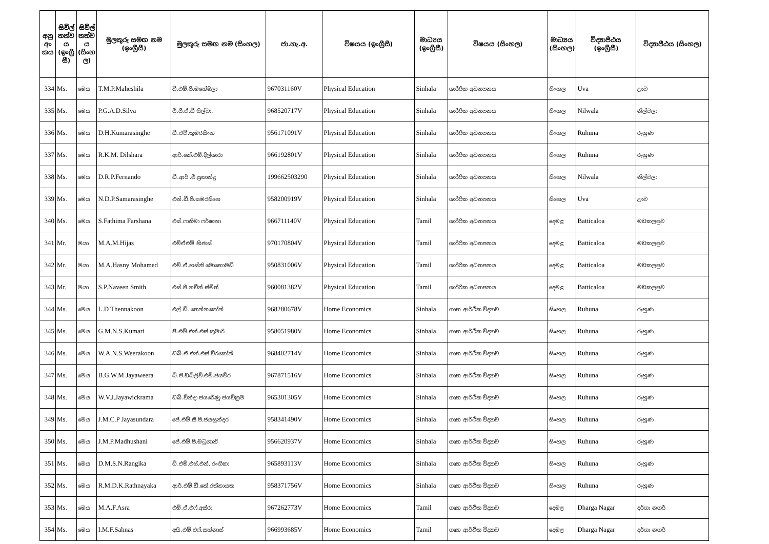| අනු අං කය | සිවිල් තත්ව ය (ඉංග්‍රී සී) | සිවිල් තත්ව ය (සිංහ ල) | මුලකුරු සමඟ නම (ඉංග්‍රීසී) | මුලකුරු සමඟ නම (සිංහල) | ජා.හැ.අ. | විෂයය (ඉංග්‍රීසී) | මාධ්‍යය (ඉංග්‍රීසී) | විෂයය (සිංහල) | මාධ්‍යය (සිංහල) | විද්‍යාපීඨය (ඉංග්‍රීසී) | විද්‍යාපීඨය (සිංහල) |
| --- | --- | --- | --- | --- | --- | --- | --- | --- | --- | --- | --- |
| 334 | Ms. | මෙය | T.M.P.Maheshila | ටී.එම්.පී.මහේෂිලා | 967031160V | Physical Education | Sinhala | ශාරීරික අධ්‍යාපනය | සිංහල | Uva | ඌව |
| 335 | Ms. | මෙය | P.G.A.D.Silva | පී.ජී.ඒ.ඩී සිල්වා. | 968520717V | Physical Education | Sinhala | ශාරීරික අධ්‍යාපනය | සිංහල | Nilwala | නිල්වලා |
| 336 | Ms. | මෙය | D.H.Kumarasinghe | ඩී.එච්.කුමරසිංහ | 956171091V | Physical Education | Sinhala | ශාරීරික අධ්‍යාපනය | සිංහල | Ruhuna | රුහුණ |
| 337 | Ms. | මෙය | R.K.M. Dilshara | ආර්.කේ.එම්.දිල්ශාරා | 966192801V | Physical Education | Sinhala | ශාරීරික අධ්‍යාපනය | සිංහල | Ruhuna | රුහුණ |
| 338 | Ms. | මෙය | D.R.P.Fernando | ඩී.ආර් .පී.ප්‍රනාන්දු | 199662503290 | Physical Education | Sinhala | ශාරීරික අධ්‍යාපනය | සිංහල | Nilwala | නිල්වලා |
| 339 | Ms. | මෙය | N.D.P.Samarasinghe | එන්.ඩී.පී.සමරසිංහ | 958200919V | Physical Education | Sinhala | ශාරීරික අධ්‍යාපනය | සිංහල | Uva | ඌව |
| 340 | Ms. | මෙය | S.Fathima Farshana | එස්.ෆාතිමා ෆර්ෂානා | 966711140V | Physical Education | Tamil | ශාරීරික අධ්‍යාපනය | දෙමළ | Batticaloa | මඩකලපුව |
| 341 | Mr. | මයා | M.A.M.Hijas | එම්ඒඑම් හිජාස් | 970170804V | Physical Education | Tamil | ශාරීරික අධ්‍යාපනය | දෙමළ | Batticaloa | මඩකලපුව |
| 342 | Mr. | මයා | M.A.Hasny Mohamed | එම්.ඒ.හස්නි මොහොමඩ් | 950831006V | Physical Education | Tamil | ශාරීරික අධ්‍යාපනය | දෙමළ | Batticaloa | මඩකලපුව |
| 343 | Mr. | මයා | S.P.Naveen Smith | එස්.පී.නවීන් ස්මිත් | 960081382V | Physical Education | Tamil | ශාරීරික අධ්‍යාපනය | දෙමළ | Batticaloa | මඩකලපුව |
| 344 | Ms. | මෙය | L.D Thennakoon | එල්.ඩී. තෙන්නකෝන් | 968280678V | Home Economics | Sinhala | ගෘහ ආර්ථික විද්‍යාව | සිංහල | Ruhuna | රුහුණ |
| 345 | Ms. | මෙය | G.M.N.S.Kumari | ජී.එම්.එන්.එස්.කුමාරි | 958051980V | Home Economics | Sinhala | ගෘහ ආර්ථික විද්‍යාව | සිංහල | Ruhuna | රුහුණ |
| 346 | Ms. | මෙය | W.A.N.S.Weerakoon | ඩබ්.ඒ.එන්.එස්.වීරකෝන් | 968402714V | Home Economics | Sinhala | ගෘහ ආර්ථික විද්‍යාව | සිංහල | Ruhuna | රුහුණ |
| 347 | Ms. | මෙය | B.G.W.M Jayaweera | බී.ජී.ඩබ්ලිව්.එම්.ජයවීර | 967871516V | Home Economics | Sinhala | ගෘහ ආර්ථික විද්‍යාව | සිංහල | Ruhuna | රුහුණ |
| 348 | Ms. | මෙය | W.V.J.Jayawickrama | ඩබ්.වින්දා ජයරේණු ජයවික්‍රම | 965301305V | Home Economics | Sinhala | ගෘහ ආර්ථික විද්‍යාව | සිංහල | Ruhuna | රුහුණ |
| 349 | Ms. | මෙය | J.M.C.P Jayasundara | ජේ.එම්.සී.පී.ජයසුන්දර | 958341490V | Home Economics | Sinhala | ගෘහ ආර්ථික විද්‍යාව | සිංහල | Ruhuna | රුහුණ |
| 350 | Ms. | මෙය | J.M.P.Madhushani | ජේ.එම්.පී.මධුශානි | 956620937V | Home Economics | Sinhala | ගෘහ ආර්ථික විද්‍යාව | සිංහල | Ruhuna | රුහුණ |
| 351 | Ms. | මෙය | D.M.S.N.Rangika | ඩී.එම්.එස්.එන්. රංගිකා | 965893113V | Home Economics | Sinhala | ගෘහ ආර්ථික විද්‍යාව | සිංහල | Ruhuna | රුහුණ |
| 352 | Ms. | මෙය | R.M.D.K.Rathnayaka | ආර්.එම්.ඩී.කේ.රත්නායක | 958371756V | Home Economics | Sinhala | ගෘහ ආර්ථික විද්‍යාව | සිංහල | Ruhuna | රුහුණ |
| 353 | Ms. | මෙය | M.A.F.Asra | එම්.ඒ.එෆ්.අස්රා | 967262773V | Home Economics | Tamil | ගෘහ ආර්ථික විද්‍යාව | දෙමළ | Dharga Nagar | දර්ගා නගර් |
| 354 | Ms. | මෙය | I.M.F.Sahnas | අයි.එම්.එෆ්.සහ්නාස් | 966993685V | Home Economics | Tamil | ගෘහ ආර්ථික විද්‍යාව | දෙමළ | Dharga Nagar | දර්ගා නගර් |